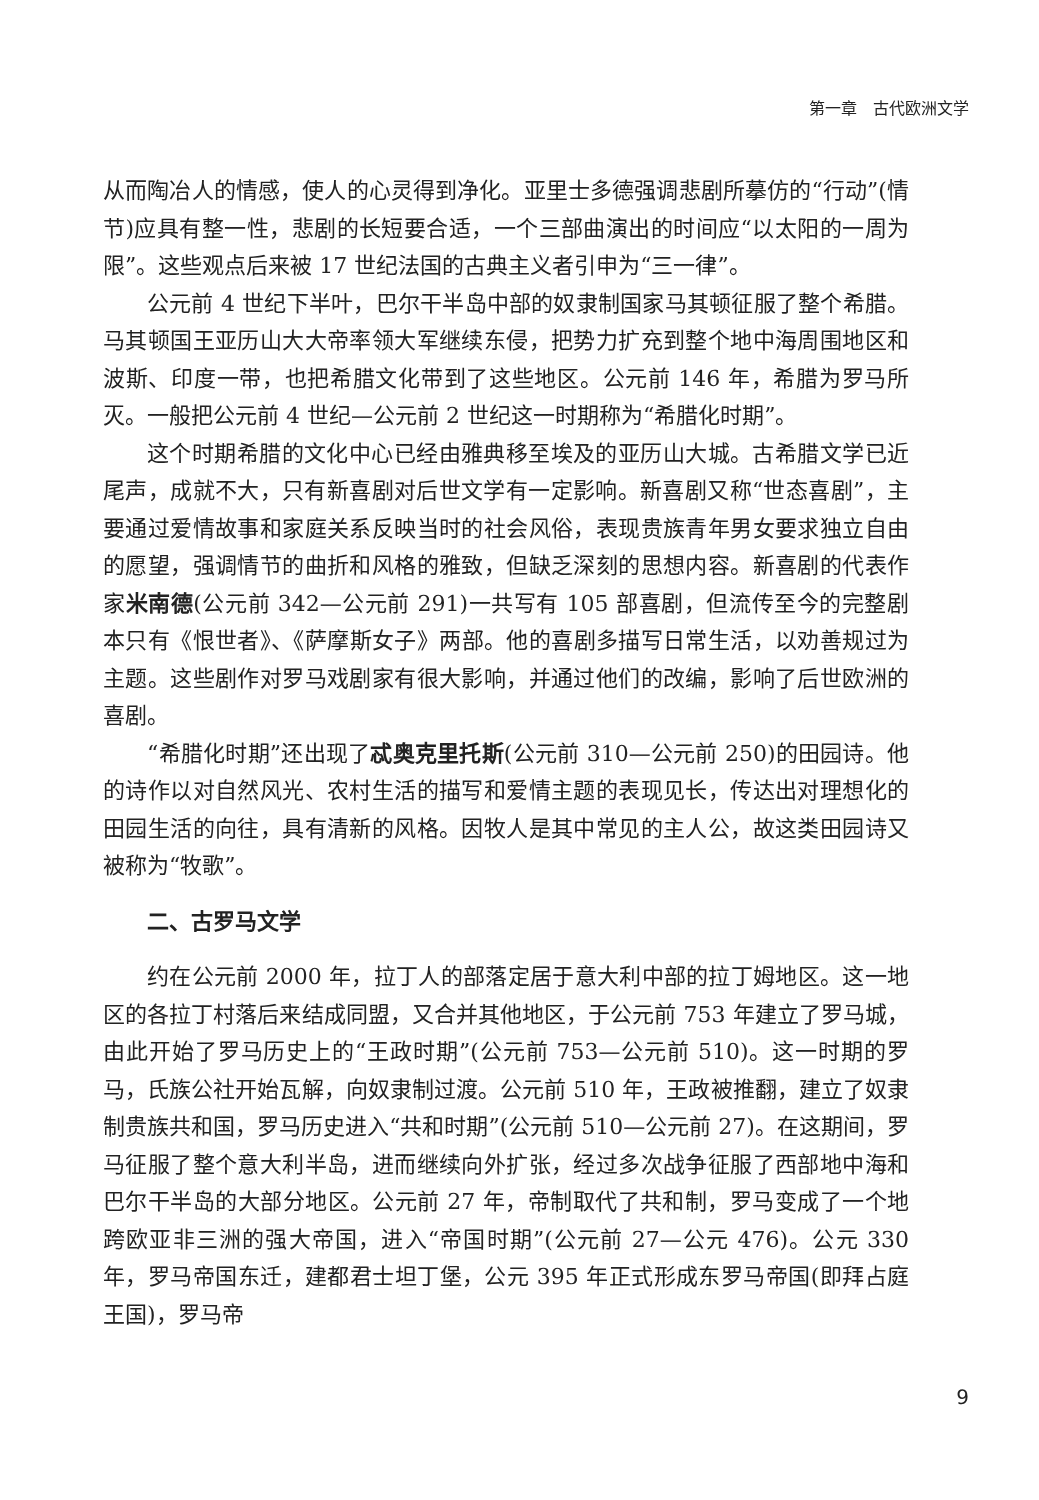第一章　古代欧洲文学
从而陶冶人的情感，使人的心灵得到净化。亚里士多德强调悲剧所摹仿的“行动”(情节)应具有整一性，悲剧的长短要合适，一个三部曲演出的时间应“以太阳的一周为限”。这些观点后来被 17 世纪法国的古典主义者引申为“三一律”。
公元前 4 世纪下半叶，巴尔干半岛中部的奴隶制国家马其顿征服了整个希腊。马其顿国王亚历山大大帝率领大军继续东侵，把势力扩充到整个地中海周围地区和波斯、印度一带，也把希腊文化带到了这些地区。公元前 146 年，希腊为罗马所灭。一般把公元前 4 世纪—公元前 2 世纪这一时期称为“希腊化时期”。
这个时期希腊的文化中心已经由雅典移至埃及的亚历山大城。古希腊文学已近尾声，成就不大，只有新喜剧对后世文学有一定影响。新喜剧又称“世态喜剧”，主要通过爱情故事和家庭关系反映当时的社会风俗，表现贵族青年男女要求独立自由的愿望，强调情节的曲折和风格的雅致，但缺乏深刻的思想内容。新喜剧的代表作家米南德(公元前 342—公元前 291)一共写有 105 部喜剧，但流传至今的完整剧本只有《恨世者》、《萨摩斯女子》两部。他的喜剧多描写日常生活，以劝善规过为主题。这些剧作对罗马戏剧家有很大影响，并通过他们的改编，影响了后世欧洲的喜剧。
“希腊化时期”还出现了忒奥克里托斯(公元前 310—公元前 250)的田园诗。他的诗作以对自然风光、农村生活的描写和爱情主题的表现见长，传达出对理想化的田园生活的向往，具有清新的风格。因牧人是其中常见的主人公，故这类田园诗又被称为“牧歌”。
二、古罗马文学
约在公元前 2000 年，拉丁人的部落定居于意大利中部的拉丁姆地区。这一地区的各拉丁村落后来结成同盟，又合并其他地区，于公元前 753 年建立了罗马城，由此开始了罗马历史上的“王政时期”(公元前 753—公元前 510)。这一时期的罗马，氏族公社开始瓦解，向奴隶制过渡。公元前 510 年，王政被推翻，建立了奴隶制贵族共和国，罗马历史进入“共和时期”(公元前 510—公元前 27)。在这期间，罗马征服了整个意大利半岛，进而继续向外扩张，经过多次战争征服了西部地中海和巴尔干半岛的大部分地区。公元前 27 年，帝制取代了共和制，罗马变成了一个地跨欧亚非三洲的强大帝国，进入“帝国时期”(公元前 27—公元 476)。公元 330 年，罗马帝国东迁，建都君士坦丁堡，公元 395 年正式形成东罗马帝国(即拜占庭王国)，罗马帝
9